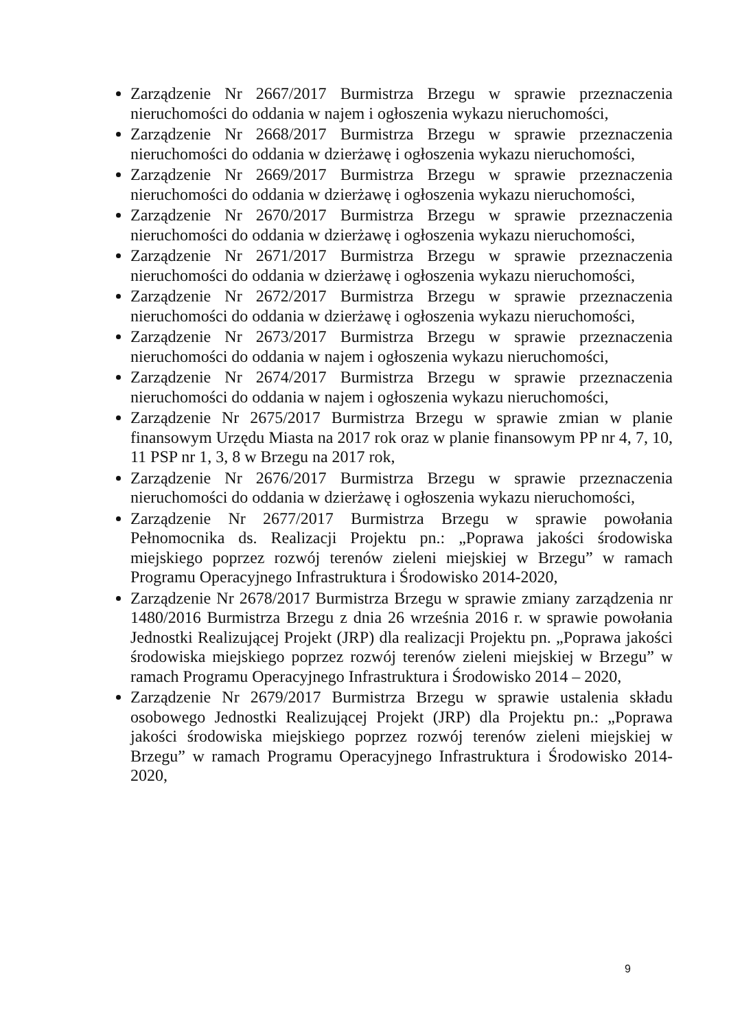Zarządzenie Nr 2667/2017 Burmistrza Brzegu w sprawie przeznaczenia nieruchomości do oddania w najem i ogłoszenia wykazu nieruchomości,
Zarządzenie Nr 2668/2017 Burmistrza Brzegu w sprawie przeznaczenia nieruchomości do oddania w dzierżawę i ogłoszenia wykazu nieruchomości,
Zarządzenie Nr 2669/2017 Burmistrza Brzegu w sprawie przeznaczenia nieruchomości do oddania w dzierżawę i ogłoszenia wykazu nieruchomości,
Zarządzenie Nr 2670/2017 Burmistrza Brzegu w sprawie przeznaczenia nieruchomości do oddania w dzierżawę i ogłoszenia wykazu nieruchomości,
Zarządzenie Nr 2671/2017 Burmistrza Brzegu w sprawie przeznaczenia nieruchomości do oddania w dzierżawę i ogłoszenia wykazu nieruchomości,
Zarządzenie Nr 2672/2017 Burmistrza Brzegu w sprawie przeznaczenia nieruchomości do oddania w dzierżawę i ogłoszenia wykazu nieruchomości,
Zarządzenie Nr 2673/2017 Burmistrza Brzegu w sprawie przeznaczenia nieruchomości do oddania w najem i ogłoszenia wykazu nieruchomości,
Zarządzenie Nr 2674/2017 Burmistrza Brzegu w sprawie przeznaczenia nieruchomości do oddania w najem i ogłoszenia wykazu nieruchomości,
Zarządzenie Nr 2675/2017 Burmistrza Brzegu w sprawie zmian w planie finansowym Urzędu Miasta na 2017 rok oraz w planie finansowym PP nr 4, 7, 10, 11 PSP nr 1, 3, 8 w Brzegu na 2017 rok,
Zarządzenie Nr 2676/2017 Burmistrza Brzegu w sprawie przeznaczenia nieruchomości do oddania w dzierżawę i ogłoszenia wykazu nieruchomości,
Zarządzenie Nr 2677/2017 Burmistrza Brzegu w sprawie powołania Pełnomocnika ds. Realizacji Projektu pn.: „Poprawa jakości środowiska miejskiego poprzez rozwój terenów zieleni miejskiej w Brzegu” w ramach Programu Operacyjnego Infrastruktura i Środowisko 2014-2020,
Zarządzenie Nr 2678/2017 Burmistrza Brzegu w sprawie zmiany zarządzenia nr 1480/2016 Burmistrza Brzegu z dnia 26 września 2016 r. w sprawie powołania Jednostki Realizującej Projekt (JRP) dla realizacji Projektu pn. „Poprawa jakości środowiska miejskiego poprzez rozwój terenów zieleni miejskiej w Brzegu” w ramach Programu Operacyjnego Infrastruktura i Środowisko 2014 – 2020,
Zarządzenie Nr 2679/2017 Burmistrza Brzegu w sprawie ustalenia składu osobowego Jednostki Realizującej Projekt (JRP) dla Projektu pn.: „Poprawa jakości środowiska miejskiego poprzez rozwój terenów zieleni miejskiej w Brzegu” w ramach Programu Operacyjnego Infrastruktura i Środowisko 2014-2020,
9